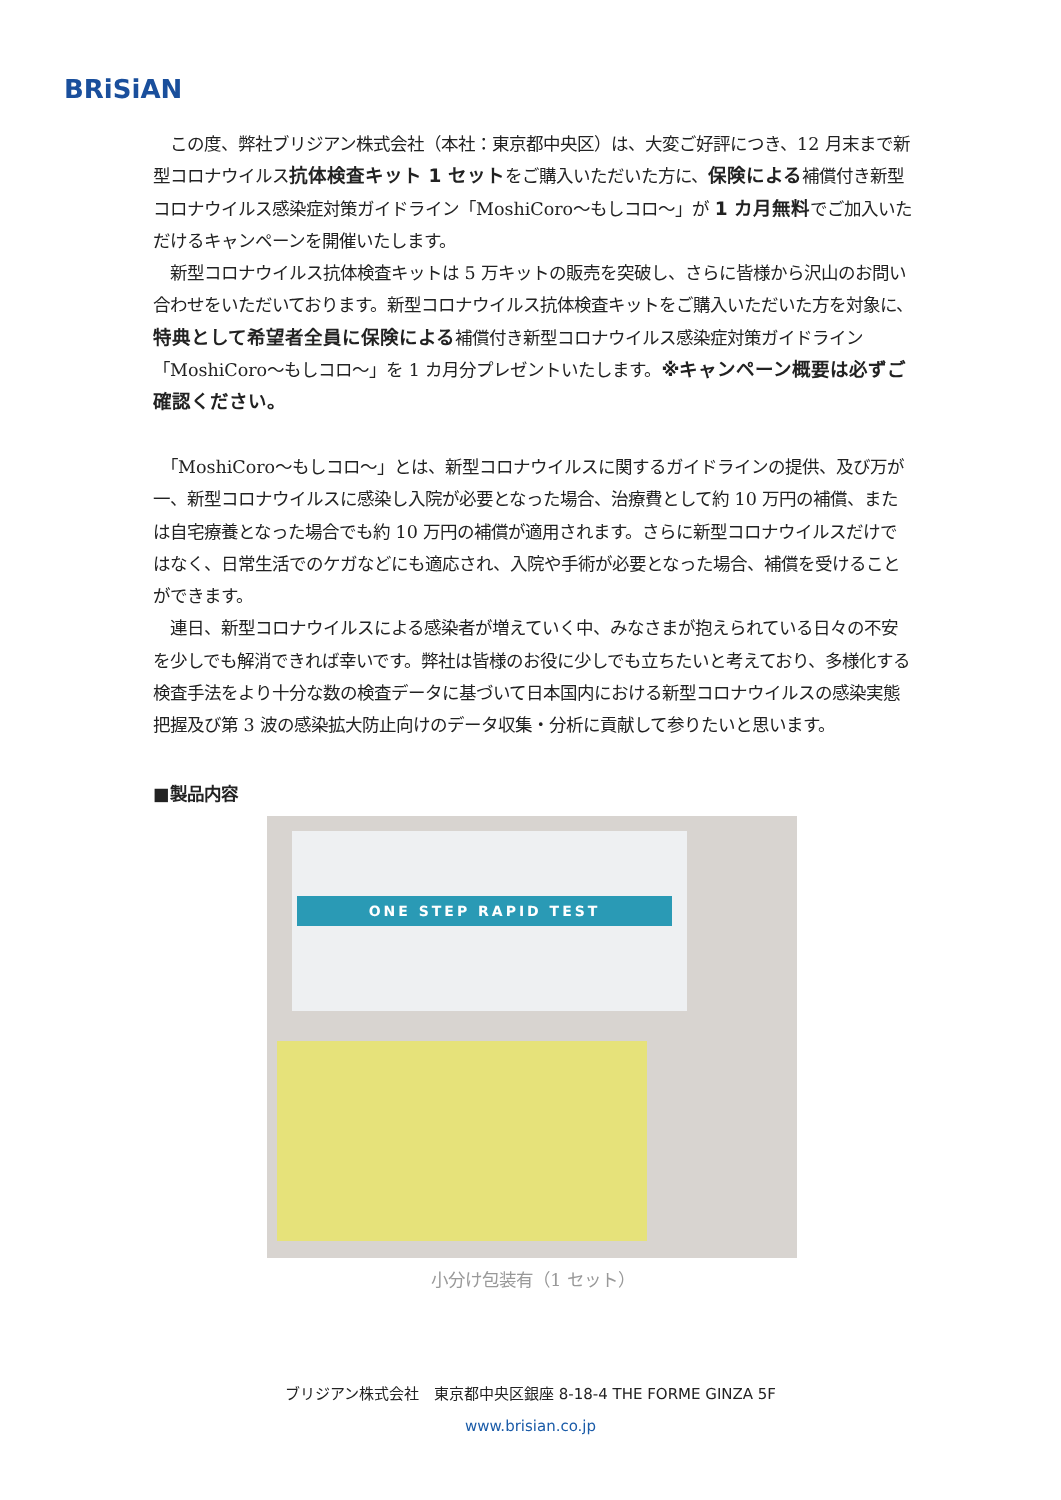BRiSiAN
　この度、弊社ブリジアン株式会社（本社：東京都中央区）は、大変ご好評につき、12 月末まで新型コロナウイルス抗体検査キット 1 セットをご購入いただいた方に、保険による補償付き新型コロナウイルス感染症対策ガイドライン「MoshiCoro～もしコロ～」が 1 カ月無料でご加入いただけるキャンペーンを開催いたします。
　新型コロナウイルス抗体検査キットは 5 万キットの販売を突破し、さらに皆様から沢山のお問い合わせをいただいております。新型コロナウイルス抗体検査キットをご購入いただいた方を対象に、特典として希望者全員に保険による補償付き新型コロナウイルス感染症対策ガイドライン「MoshiCoro～もしコロ～」を 1 カ月分プレゼントいたします。※キャンペーン概要は必ずご確認ください。
　「MoshiCoro～もしコロ～」とは、新型コロナウイルスに関するガイドラインの提供、及び万が一、新型コロナウイルスに感染し入院が必要となった場合、治療費として約 10 万円の補償、または自宅療養となった場合でも約 10 万円の補償が適用されます。さらに新型コロナウイルスだけではなく、日常生活でのケガなどにも適応され、入院や手術が必要となった場合、補償を受けることができます。
　連日、新型コロナウイルスによる感染者が増えていく中、みなさまが抱えられている日々の不安を少しでも解消できれば幸いです。弊社は皆様のお役に少しでも立ちたいと考えており、多様化する検査手法をより十分な数の検査データに基づいて日本国内における新型コロナウイルスの感染実態把握及び第 3 波の感染拡大防止向けのデータ収集・分析に貢献して参りたいと思います。
■製品内容
ONE STEP RAPID TEST
小分け包装有（1 セット）
ブリジアン株式会社　東京都中央区銀座 8-18-4 THE FORME GINZA 5F
www.brisian.co.jp